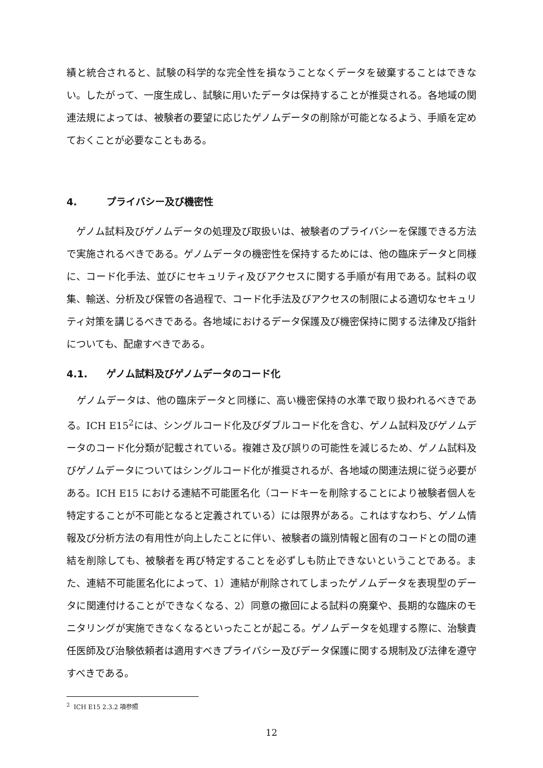績と統合されると、試験の科学的な完全性を損なうことなくデータを破棄することはできない。したがって、一度生成し、試験に用いたデータは保持することが推奨される。各地域の関連法規によっては、被験者の要望に応じたゲノムデータの削除が可能となるよう、手順を定めておくことが必要なこともある。
4. プライバシー及び機密性
 ゲノム試料及びゲノムデータの処理及び取扱いは、被験者のプライバシーを保護できる方法で実施されるべきである。ゲノムデータの機密性を保持するためには、他の臨床データと同様に、コード化手法、並びにセキュリティ及びアクセスに関する手順が有用である。試料の収集、輸送、分析及び保管の各過程で、コード化手法及びアクセスの制限による適切なセキュリティ対策を講じるべきである。各地域におけるデータ保護及び機密保持に関する法律及び指針についても、配慮すべきである。
4.1. ゲノム試料及びゲノムデータのコード化
 ゲノムデータは、他の臨床データと同様に、高い機密保持の水準で取り扱われるべきである。ICH E15<sup>2</sup>には、シングルコード化及びダブルコード化を含む、ゲノム試料及びゲノムデータのコード化分類が記載されている。複雑さ及び誤りの可能性を減じるため、ゲノム試料及びゲノムデータについてはシングルコード化が推奨されるが、各地域の関連法規に従う必要がある。ICH E15 における連結不可能匿名化（コードキーを削除することにより被験者個人を特定することが不可能となると定義されている）には限界がある。これはすなわち、ゲノム情報及び分析方法の有用性が向上したことに伴い、被験者の識別情報と固有のコードとの間の連結を削除しても、被験者を再び特定することを必ずしも防止できないということである。また、連結不可能匿名化によって、1）連結が削除されてしまったゲノムデータを表現型のデータに関連付けることができなくなる、2）同意の撤回による試料の廃棄や、長期的な臨床のモニタリングが実施できなくなるといったことが起こる。ゲノムデータを処理する際に、治験責任医師及び治験依頼者は適用すべきプライバシー及びデータ保護に関する規制及び法律を遵守すべきである。
<sup>2</sup> ICH E15 2.3.2 項参照
12